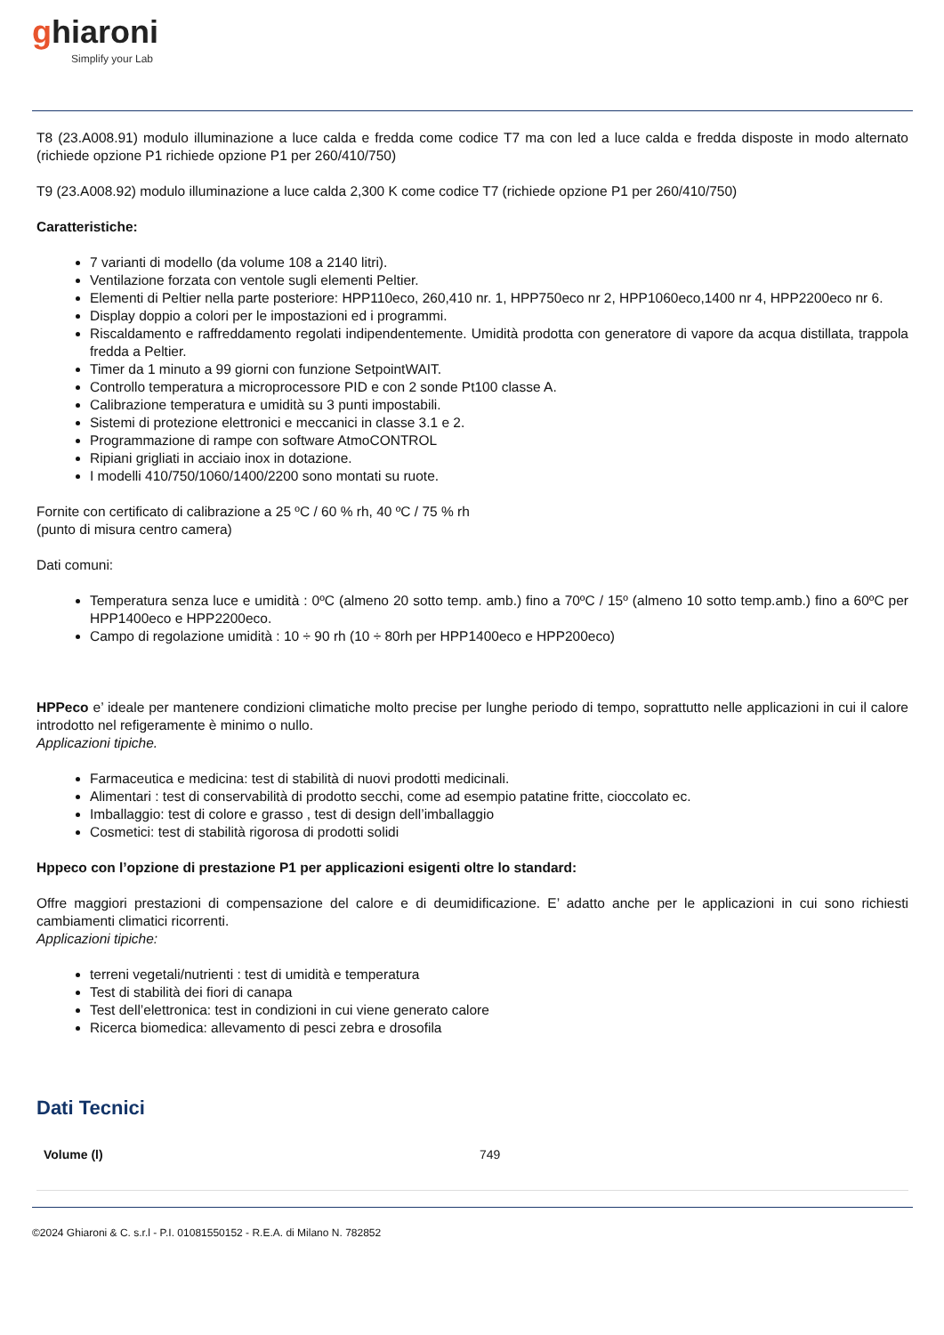ghiaroni
Simplify your Lab
T8 (23.A008.91) modulo illuminazione a luce calda e fredda come codice T7 ma con led a luce calda e fredda disposte in modo alternato (richiede opzione P1 richiede opzione P1 per 260/410/750)
T9 (23.A008.92) modulo illuminazione a luce calda 2,300 K come codice T7 (richiede opzione P1 per 260/410/750)
Caratteristiche:
7 varianti di modello (da volume 108 a 2140 litri).
Ventilazione forzata con ventole sugli elementi Peltier.
Elementi di Peltier nella parte posteriore: HPP110eco, 260,410 nr. 1, HPP750eco nr 2, HPP1060eco,1400 nr 4, HPP2200eco nr 6.
Display doppio a colori per le impostazioni ed i programmi.
Riscaldamento e raffreddamento regolati indipendentemente. Umidità prodotta con generatore di vapore da acqua distillata, trappola fredda a Peltier.
Timer da 1 minuto a 99 giorni con funzione SetpointWAIT.
Controllo temperatura a microprocessore PID e con 2 sonde Pt100 classe A.
Calibrazione temperatura e umidità su 3 punti impostabili.
Sistemi di protezione elettronici e meccanici in classe 3.1 e 2.
Programmazione di rampe con software AtmoCONTROL
Ripiani grigliati in acciaio inox in dotazione.
I modelli 410/750/1060/1400/2200 sono montati su ruote.
Fornite con certificato di calibrazione a 25 ºC / 60 % rh, 40 ºC / 75 % rh
(punto di misura centro camera)
Dati comuni:
Temperatura senza luce e umidità : 0ºC (almeno 20 sotto temp. amb.) fino a 70ºC / 15º (almeno 10 sotto temp.amb.) fino a 60ºC per HPP1400eco e HPP2200eco.
Campo di regolazione umidità : 10 ÷ 90 rh (10 ÷ 80rh per HPP1400eco e HPP200eco)
HPPeco e’ ideale per mantenere condizioni climatiche molto precise per lunghe periodo di tempo, soprattutto nelle applicazioni in cui il calore introdotto nel refigeramente è minimo o nullo.
Applicazioni tipiche.
Farmaceutica e medicina: test di stabilità di nuovi prodotti medicinali.
Alimentari : test di conservabilità di prodotto secchi, come ad esempio patatine fritte, cioccolato ec.
Imballaggio: test di colore e grasso , test di design dell’imballaggio
Cosmetici: test di stabilità rigorosa di prodotti solidi
Hppeco con l’opzione di prestazione P1 per applicazioni esigenti oltre lo standard:
Offre maggiori prestazioni di compensazione del calore e di deumidificazione. E’ adatto anche per le applicazioni in cui sono richiesti cambiamenti climatici ricorrenti.
Applicazioni tipiche:
terreni vegetali/nutrienti : test di umidità e temperatura
Test di stabilità dei fiori di canapa
Test dell’elettronica: test in condizioni in cui viene generato calore
Ricerca biomedica: allevamento di pesci zebra e drosofila
Dati Tecnici
| Volume (l) | 749 |
©2024 Ghiaroni & C. s.r.l - P.I. 01081550152 - R.E.A. di Milano N. 782852